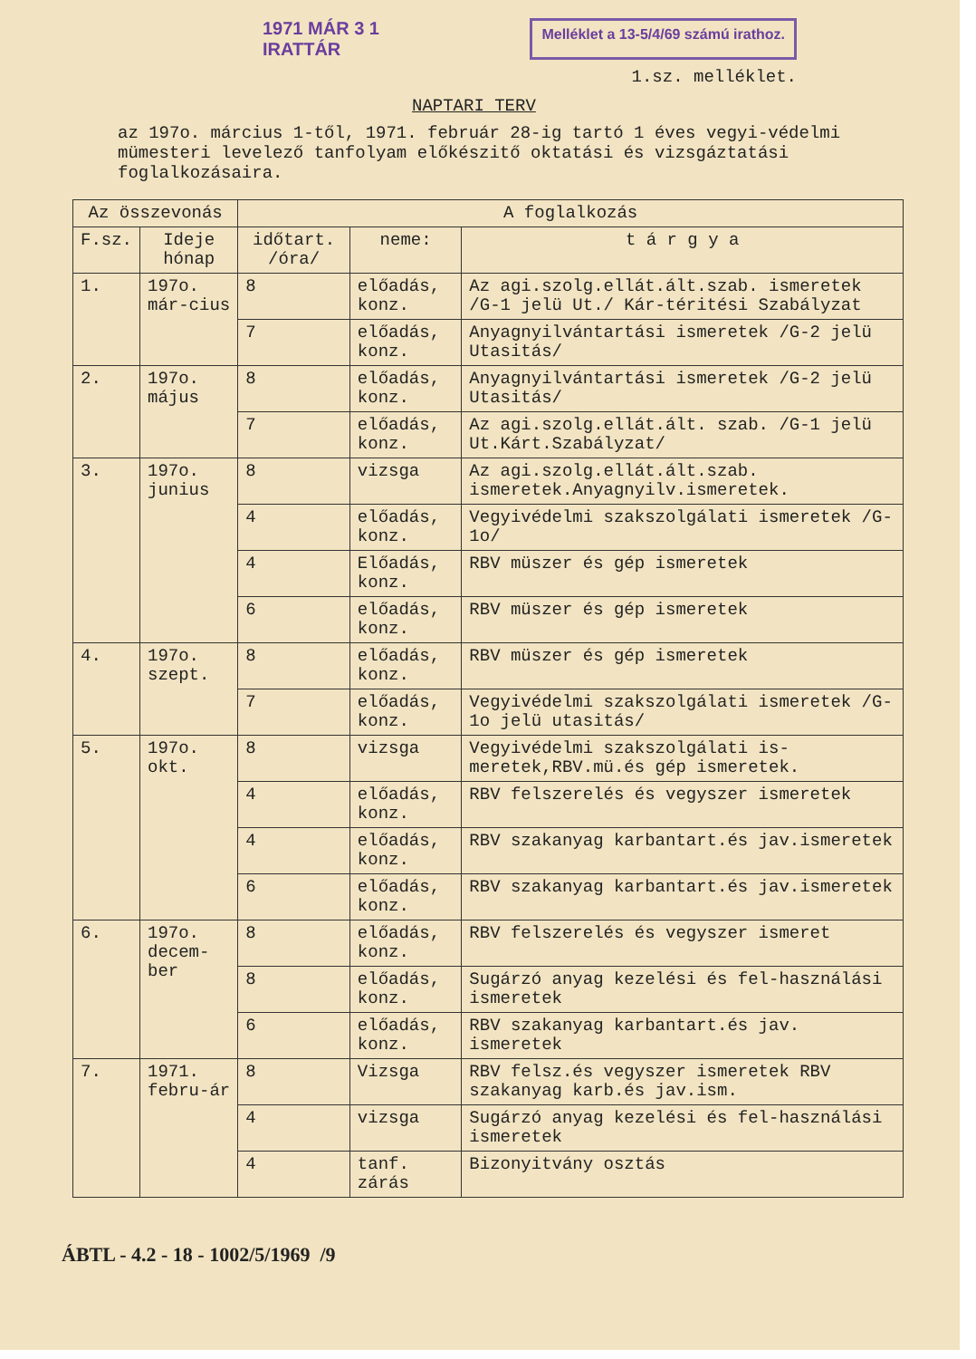1971 MÁR 3 1
IRATTÁR
Melléklet a 13-5/4/69 számú irathoz.
1.sz. melléklet.
NAPTARI TERV
az 197o. március 1-től, 1971. február 28-ig tartó 1 éves vegyi-védelmi mümesteri levelező tanfolyam előkészitő oktatási és vizsgáztatási foglalkozásaira.
| Az összevonás | | A foglalkozás | | |
| --- | --- | --- | --- | --- |
| F.sz. | Ideje hónap | időtart. /óra/ | neme: | t á r g y a |
| 1. | 197o. már-cius | 8 | előadás, konz. | Az agi.szolg.ellát.ált.szab. ismeretek /G-1 jelü Ut./ Kár-téritési Szabályzat |
| | | 7 | előadás, konz. | Anyagnyilvántartási ismeretek /G-2 jelü Utasitás/ |
| 2. | 197o. május | 8 | előadás, konz. | Anyagnyilvántartási ismeretek /G-2 jelü Utasitás/ |
| | | 7 | előadás, konz. | Az agi.szolg.ellát.ált. szab. /G-1 jelü Ut.Kárt.Szabályzat/ |
| 3. | 197o. junius | 8 | vizsga | Az agi.szolg.ellát.ált.szab. ismeretek.Anyagnyilv.ismeretek. |
| | | 4 | előadás, konz. | Vegyivédelmi szakszolgálati ismeretek /G-1o/ |
| | | 4 | Előadás, konz. | RBV müszer és gép ismeretek |
| | | 6 | előadás, konz. | RBV müszer és gép ismeretek |
| 4. | 197o. szept. | 8 | előadás, konz. | RBV müszer és gép ismeretek |
| | | 7 | előadás, konz. | Vegyivédelmi szakszolgálati ismeretek /G-1o jelü utasitás/ |
| 5. | 197o. okt. | 8 | vizsga | Vegyivédelmi szakszolgálati is-meretek,RBV.mü.és gép ismeretek. |
| | | 4 | előadás, konz. | RBV felszerelés és vegyszer ismeretek |
| | | 4 | előadás, konz. | RBV szakanyag karbantart.és jav.ismeretek |
| | | 6 | előadás, konz. | RBV szakanyag karbantart.és jav.ismeretek |
| 6. | 197o. decem-ber | 8 | előadás, konz. | RBV felszerelés és vegyszer ismeret |
| | | 8 | előadás, konz. | Sugárzó anyag kezelési és fel-használási ismeretek |
| | | 6 | előadás, konz. | RBV szakanyag karbantart.és jav. ismeretek |
| 7. | 1971. febru-ár | 8 | Vizsga | RBV felsz.és vegyszer ismeretek RBV szakanyag karb.és jav.ism. |
| | | 4 | vizsga | Sugárzó anyag kezelési és fel-használási ismeretek |
| | | 4 | tanf. zárás | Bizonyitvány osztás |
ÁBTL - 4.2 - 18 - 1002/5/1969 /9